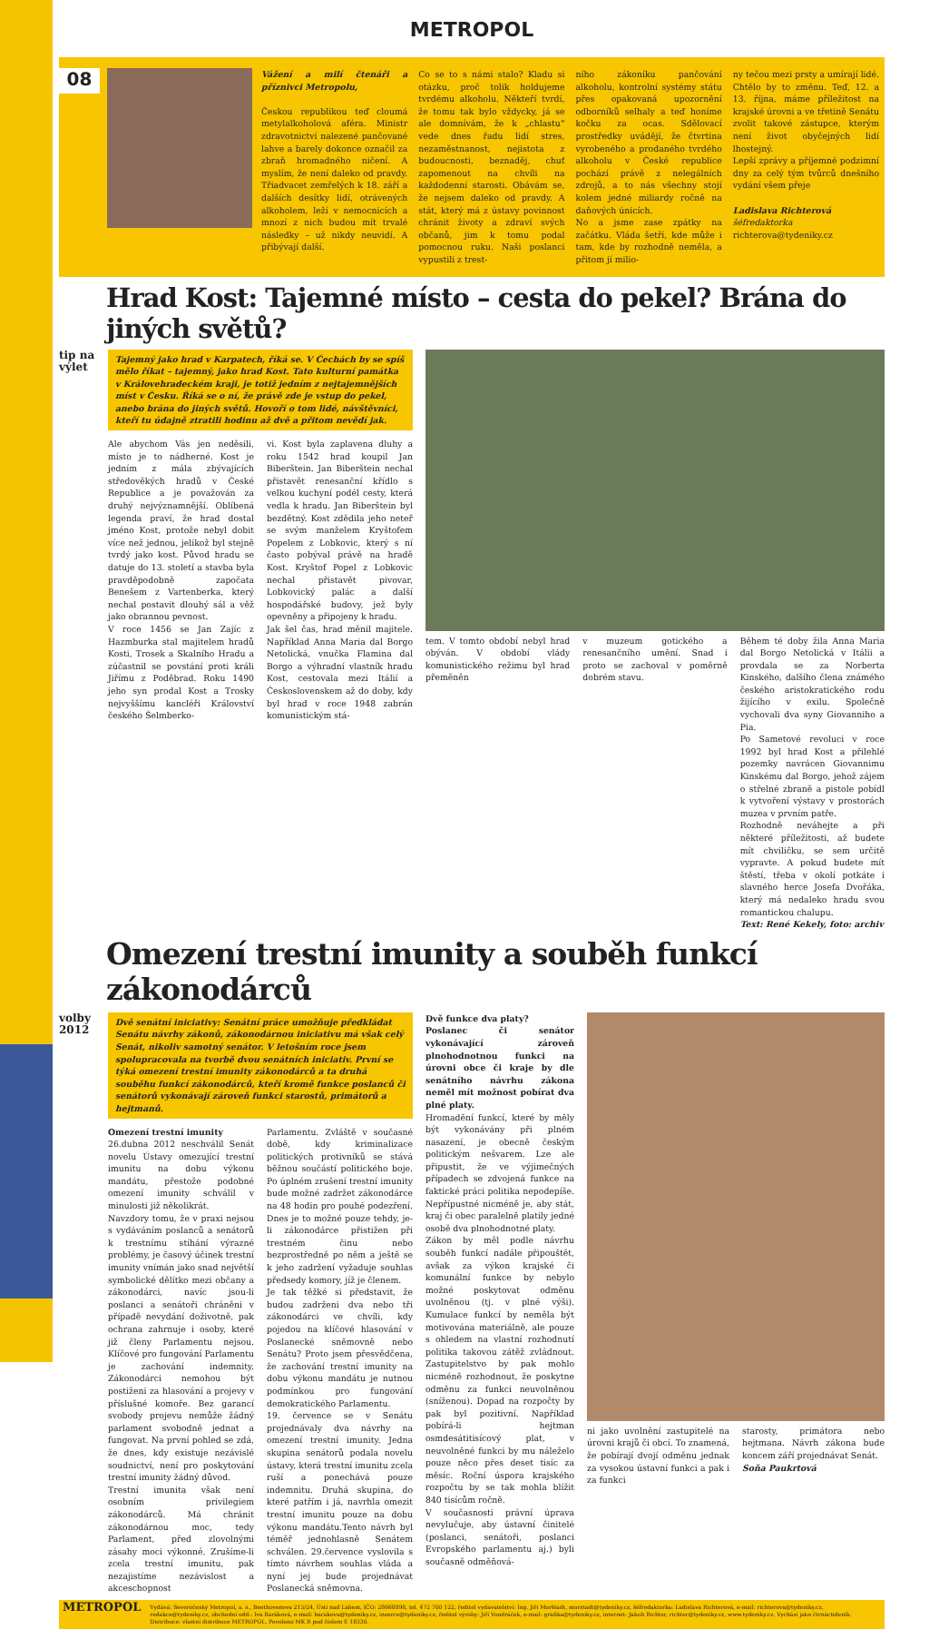METROPOL
08
Vážení a milí čtenáři a příznivci Metropolu,
Českou republikou teď cloumá metylalkoholová aféra. Ministr zdravotnictví nalezené pančované lahve a barely dokonce označil za zbraň hromadného ničení. A myslím, že není daleko od pravdy. Třiadvacet zemřelých k 18. září a dalších desítky lidí, otrávených alkoholem, leží v nemocnicích a mnozí z nich budou mít trvalé následky – už nikdy neuvidí. A přibývají další.
Co se to s námi stalo? Kladu si otázku, proč tolik holdujeme tvrdému alkoholu. Někteří tvrdí, že tomu tak bylo vždycky, já se ale domnívám, že k „chlastu“ vede dnes řadu lidí stres, nezaměstnanost, nejistota z budoucnosti, beznaděj, chuť zapomenout na chvíli na každodenní starosti. Obávám se, že nejsem daleko od pravdy. A stát, který má z ústavy povinnost chránit životy a zdraví svých občanů, jim k tomu podal pomocnou ruku. Naši poslanci vypustili z trest-
ního zákoníku pančování alkoholu, kontrolní systémy státu přes opakovaná upozornění odborníků selhaly a teď honíme kočku za ocas. Sdělovací prostředky uvádějí, že čtvrtina vyrobeného a prodaného tvrdého alkoholu v České republice pochází právě z nelegálních zdrojů, a to nás všechny stojí kolem jedné miliardy ročně na daňových únicích.
No a jsme zase zpátky na začátku. Vláda šetří, kde může i tam, kde by rozhodně neměla, a přitom jí milio-
ny tečou mezi prsty a umírají lidé. Chtělo by to změnu. Teď, 12. a 13. října, máme příležitost na krajské úrovni a ve třetině Senátu zvolit takové zástupce, kterým není život obyčejných lidí lhostejný.
Lepší zprávy a příjemné podzimní dny za celý tým tvůrců dnešního vydání všem přeje
Ladislava Richterová
šéfredaktorka
richterova@tydeniky.cz
Hrad Kost: Tajemné místo – cesta do pekel? Brána do jiných světů?
tip na výlet
Tajemný jako hrad v Karpatech, říká se. V Čechách by se spíš mělo říkat – tajemný, jako hrad Kost. Tato kulturní památka v Královehradeckém kraji, je totiž jedním z nejtajemnějších míst v Česku. Říká se o ní, že právě zde je vstup do pekel, anebo brána do jiných světů. Hovoří o tom lidé, návštěvníci, kteří tu údajně ztratili hodinu až dvě a přitom nevědí jak.
Ale abychom Vás jen neděsili, místo je to nádherné. Kost je jedním z mála zbývajících středověkých hradů v České Republice a je považován za druhý nejvýznamnější. Oblíbená legenda praví, že hrad dostal jméno Kost, protože nebyl dobit více než jednou, jelikož byl stejně tvrdý jako kost. Původ hradu se datuje do 13. století a stavba byla pravděpodobně započata Benešem z Vartenberka, který nechal postavit dlouhý sál a věž jako obrannou pevnost.
V roce 1456 se Jan Zajíc z Hazmburka stal majitelem hradů Kosti, Trosek a Skalního Hradu a zúčastnil se povstání proti králi Jiřímu z Poděbrad. Roku 1490 jeho syn prodal Kost a Trosky nejvyššímu kancléři Království českého Šelmberko-
vi. Kost byla zaplavena dluhy a roku 1542 hrad koupil Jan Biberštein. Jan Biberštein nechal přistavět renesanční křídlo s velkou kuchyní podél cesty, která vedla k hradu. Jan Biberštein byl bezdětný. Kost zdědila jeho neteř se svým manželem Kryštofem Popelem z Lobkovic, který s ní často pobýval právě na hradě Kost. Kryštof Popel z Lobkovic nechal přistavět pivovar, Lobkovický palác a další hospodářské budovy, jež byly opevněny a připojeny k hradu.
Jak šel čas, hrad měnil majitele. Například Anna Maria dal Borgo Netolická, vnučka Flamina dal Borgo a výhradní vlastník hradu Kost, cestovala mezi Itálií a Československem až do doby, kdy byl hrad v roce 1948 zabrán komunistickým stá-
tem. V tomto období nebyl hrad obýván. V období vlády komunistického režimu byl hrad přeměněn
v muzeum gotického a renesančního umění. Snad i proto se zachoval v poměrně dobrém stavu.
Během té doby žila Anna Maria dal Borgo Netolická v Itálii a provdala se za Norberta Kinského, dalšího člena známého českého aristokratického rodu žijícího v exilu. Společně vychovali dva syny Giovanniho a Pia.
Po Sametové revoluci v roce 1992 byl hrad Kost a přilehlé pozemky navrácen Giovannimu Kinskému dal Borgo, jehož zájem o střelné zbraně a pistole pobídl k vytvoření výstavy v prostorách muzea v prvním patře.
Rozhodně neváhejte a při některé příležitosti, až budete mít chviličku, se sem určitě vypravte. A pokud budete mít štěstí, třeba v okolí potkáte i slavného herce Josefa Dvořáka, který má nedaleko hradu svou romantickou chalupu.
Text: René Kekely, foto: archiv
Omezení trestní imunity a souběh funkcí zákonodárců
volby 2012
Dvě senátní iniciativy: Senátní práce umožňuje předkládat Senátu návrhy zákonů, zákonodárnou iniciativu má však celý Senát, nikoliv samotný senátor. V letošním roce jsem spolupracovala na tvorbě dvou senátních iniciativ. První se týká omezení trestní imunity zákonodárců a ta druhá souběhu funkcí zákonodárců, kteří kromě funkce poslanců či senátorů vykonávají zároveň funkci starostů, primátorů a hejtmanů.
Omezení trestní imunity
26.dubna 2012 neschválil Senát novelu Ústavy omezující trestní imunitu na dobu výkonu mandátu, přestože podobné omezení imunity schválil v minulosti již několikrát.
Navzdory tomu, že v praxi nejsou s vydáváním poslanců a senátorů k trestnímu stíhání výrazné problémy, je časový účinek trestní imunity vnímán jako snad největší symbolické dělítko mezi občany a zákonodárci, navíc jsou-li poslanci a senátoři chráněni v případě nevydání doživotně, pak ochrana zahrnuje i osoby, které již členy Parlamentu nejsou. Klíčové pro fungování Parlamentu je zachování indemnity. Zákonodárci nemohou být postiženi za hlasování a projevy v příslušné komoře. Bez garancí svobody projevu nemůže žádný parlament svobodně jednat a fungovat. Na první pohled se zdá, že dnes, kdy existuje nezávislé soudnictví, není pro poskytování trestní imunity žádný důvod.
Trestní imunita však není osobním privilegiem zákonodárců. Má chránit zákonodárnou moc, tedy Parlament, před zlovolnými zásahy moci výkonné. Zrušíme-li zcela trestní imunitu, pak nezajistíme nezávislost a akceschopnost
Parlamentu. Zvláště v současné době, kdy kriminalizace politických protivníků se stává běžnou součástí politického boje. Po úplném zrušení trestní imunity bude možné zadržet zákonodárce na 48 hodin pro pouhé podezření. Dnes je to možné pouze tehdy, je-li zákonodárce přistižen při trestném činu nebo bezprostředně po něm a ještě se k jeho zadržení vyžaduje souhlas předsedy komory, jíž je členem.
Je tak těžké si představit, že budou zadrženi dva nebo tři zákonodárci ve chvíli, kdy pojedou na klíčové hlasování v Poslanecké sněmovně nebo Senátu? Proto jsem přesvědčena, že zachování trestní imunity na dobu výkonu mandátu je nutnou podmínkou pro fungování demokratického Parlamentu.
19. července se v Senátu projednávaly dva návrhy na omezení trestní imunity. Jedna skupina senátorů podala novelu ústavy, která trestní imunitu zcela ruší a ponechává pouze indemnitu. Druhá skupina, do které patřím i já, navrhla omezit trestní imunitu pouze na dobu výkonu mandátu.Tento návrh byl téměř jednohlasně Senátem schválen. 29.července vyslovila s tímto návrhem souhlas vláda a nyní jej bude projednávat Poslanecká sněmovna.
Dvě funkce dva platy?
Poslanec či senátor vykonávající zároveň plnohodnotnou funkci na úrovni obce či kraje by dle senátního návrhu zákona neměl mít možnost pobírat dva plné platy.
Hromadění funkcí, které by měly být vykonávány při plném nasazení, je obecně českým politickým nešvarem. Lze ale připustit, že ve výjimečných případech se zdvojená funkce na faktické práci politika nepodepíše. Nepřípustné nicméně je, aby stát, kraj či obec paralelně platily jedné osobě dva plnohodnotné platy.
Zákon by měl podle návrhu souběh funkcí nadále připouštět, avšak za výkon krajské či komunální funkce by nebylo možné poskytovat odměnu uvolněnou (tj. v plné výši). Kumulace funkcí by neměla být motivována materiálně, ale pouze s ohledem na vlastní rozhodnutí politika takovou zátěž zvládnout. Zastupitelstvo by pak mohlo nicméně rozhodnout, že poskytne odměnu za funkci neuvolněnou (sníženou). Dopad na rozpočty by pak byl pozitivní. Například pobírá-li hejtman osmdesátitisícový plat, v neuvolněné funkci by mu náleželo pouze něco přes deset tisíc za měsíc. Roční úspora krajského rozpočtu by se tak mohla blížit 840 tisícům ročně.
V současnosti právní úprava nevylučuje, aby ústavní činitelé (poslanci, senátoři, poslanci Evropského parlamentu aj.) byli současně odměňová-
ni jako uvolnění zastupitelé na úrovni krajů či obcí. To znamená, že pobírají dvojí odměnu jednak za vysokou ústavní funkci a pak i za funkci
starosty, primátora nebo hejtmana. Návrh zákona bude koncem září projednávat Senát.
Soňa Paukrtová
METROPOL Vydává: Severočeský Metropol, a. s., Beethovenova 215/24, Ústí nad Labem, IČO: 28668898, tel. 472 700 122, ředitel vydavatelství: Ing. Jiří Morštadt, morstadt@tydeniky.cz, šéfredaktorka: Ladislava Richterová, e-mail: richterova@tydeniky.cz, redakce@tydeniky.cz, obchodní odd.: Iva Baráková, e-mail: barakova@tydeniky.cz, inzerce@tydeniky.cz, ředitel výroby: Jiří Vondráček, e-mail: grafika@tydeniky.cz, internet: Jakub Richter, richter@tydeniky.cz, www.tydeniky.cz. Vychází jako čtrnáctideník. Distribuce: vlastní distribuce METROPOL. Povoleno MK R pod číslem E 18330.